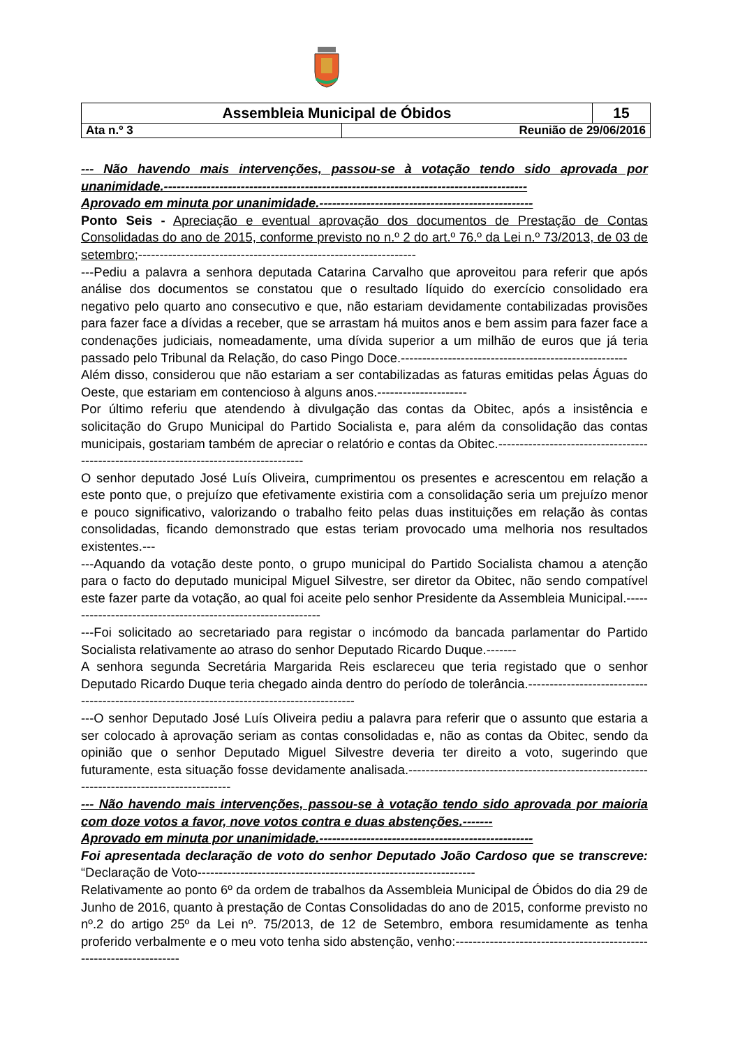| Assembleia Municipal de Óbidos | | 15 |
| Ata n.º 3 | Reunião de 29/06/2016 | |
--- Não havendo mais intervenções, passou-se à votação tendo sido aprovada por unanimidade.-------------------------------------------------------------------------------------
Aprovado em minuta por unanimidade.--------------------------------------------------
Ponto Seis - Apreciação e eventual aprovação dos documentos de Prestação de Contas Consolidadas do ano de 2015, conforme previsto no n.º 2 do art.º 76.º da Lei n.º 73/2013, de 03 de setembro;-----------------------------------------------------------------
---Pediu a palavra a senhora deputada Catarina Carvalho que aproveitou para referir que após análise dos documentos se constatou que o resultado líquido do exercício consolidado era negativo pelo quarto ano consecutivo e que, não estariam devidamente contabilizadas provisões para fazer face a dívidas a receber, que se arrastam há muitos anos e bem assim para fazer face a condenações judiciais, nomeadamente, uma dívida superior a um milhão de euros que já teria passado pelo Tribunal da Relação, do caso Pingo Doce.-----------------------------------------------------
Além disso, considerou que não estariam a ser contabilizadas as faturas emitidas pelas Águas do Oeste, que estariam em contencioso à alguns anos.---------------------
Por último referiu que atendendo à divulgação das contas da Obitec, após a insistência e solicitação do Grupo Municipal do Partido Socialista e, para além da consolidação das contas municipais, gostariam também de apreciar o relatório e contas da Obitec.---------------------------------------------------------------------------------------
O senhor deputado José Luís Oliveira, cumprimentou os presentes e acrescentou em relação a este ponto que, o prejuízo que efetivamente existiria com a consolidação seria um prejuízo menor e pouco significativo, valorizando o trabalho feito pelas duas instituições em relação às contas consolidadas, ficando demonstrado que estas teriam provocado uma melhoria nos resultados existentes.---
---Aquando da votação deste ponto, o grupo municipal do Partido Socialista chamou a atenção para o facto do deputado municipal Miguel Silvestre, ser diretor da Obitec, não sendo compatível este fazer parte da votação, ao qual foi aceite pelo senhor Presidente da Assembleia Municipal.-------------------------------------------------------------
---Foi solicitado ao secretariado para registar o incómodo da bancada parlamentar do Partido Socialista relativamente ao atraso do senhor Deputado Ricardo Duque.-------
A senhora segunda Secretária Margarida Reis esclareceu que teria registado que o senhor Deputado Ricardo Duque teria chegado ainda dentro do período de tolerância.--------------------------------------------------------------------------------------------
---O senhor Deputado José Luís Oliveira pediu a palavra para referir que o assunto que estaria a ser colocado à aprovação seriam as contas consolidadas e, não as contas da Obitec, sendo da opinião que o senhor Deputado Miguel Silvestre deveria ter direito a voto, sugerindo que futuramente, esta situação fosse devidamente analisada.-------------------------------------------------------------------------------------------
--- Não havendo mais intervenções, passou-se à votação tendo sido aprovada por maioria com doze votos a favor, nove votos contra e duas abstenções.-------
Aprovado em minuta por unanimidade.--------------------------------------------------
Foi apresentada declaração de voto do senhor Deputado João Cardoso que se transcreve: “Declaração de Voto-----------------------------------------------------------------
Relativamente ao ponto 6º da ordem de trabalhos da Assembleia Municipal de Óbidos do dia 29 de Junho de 2016, quanto à prestação de Contas Consolidadas do ano de 2015, conforme previsto no nº.2 do artigo 25º da Lei nº. 75/2013, de 12 de Setembro, embora resumidamente as tenha proferido verbalmente e o meu voto tenha sido abstenção, venho:--------------------------------------------------------------------